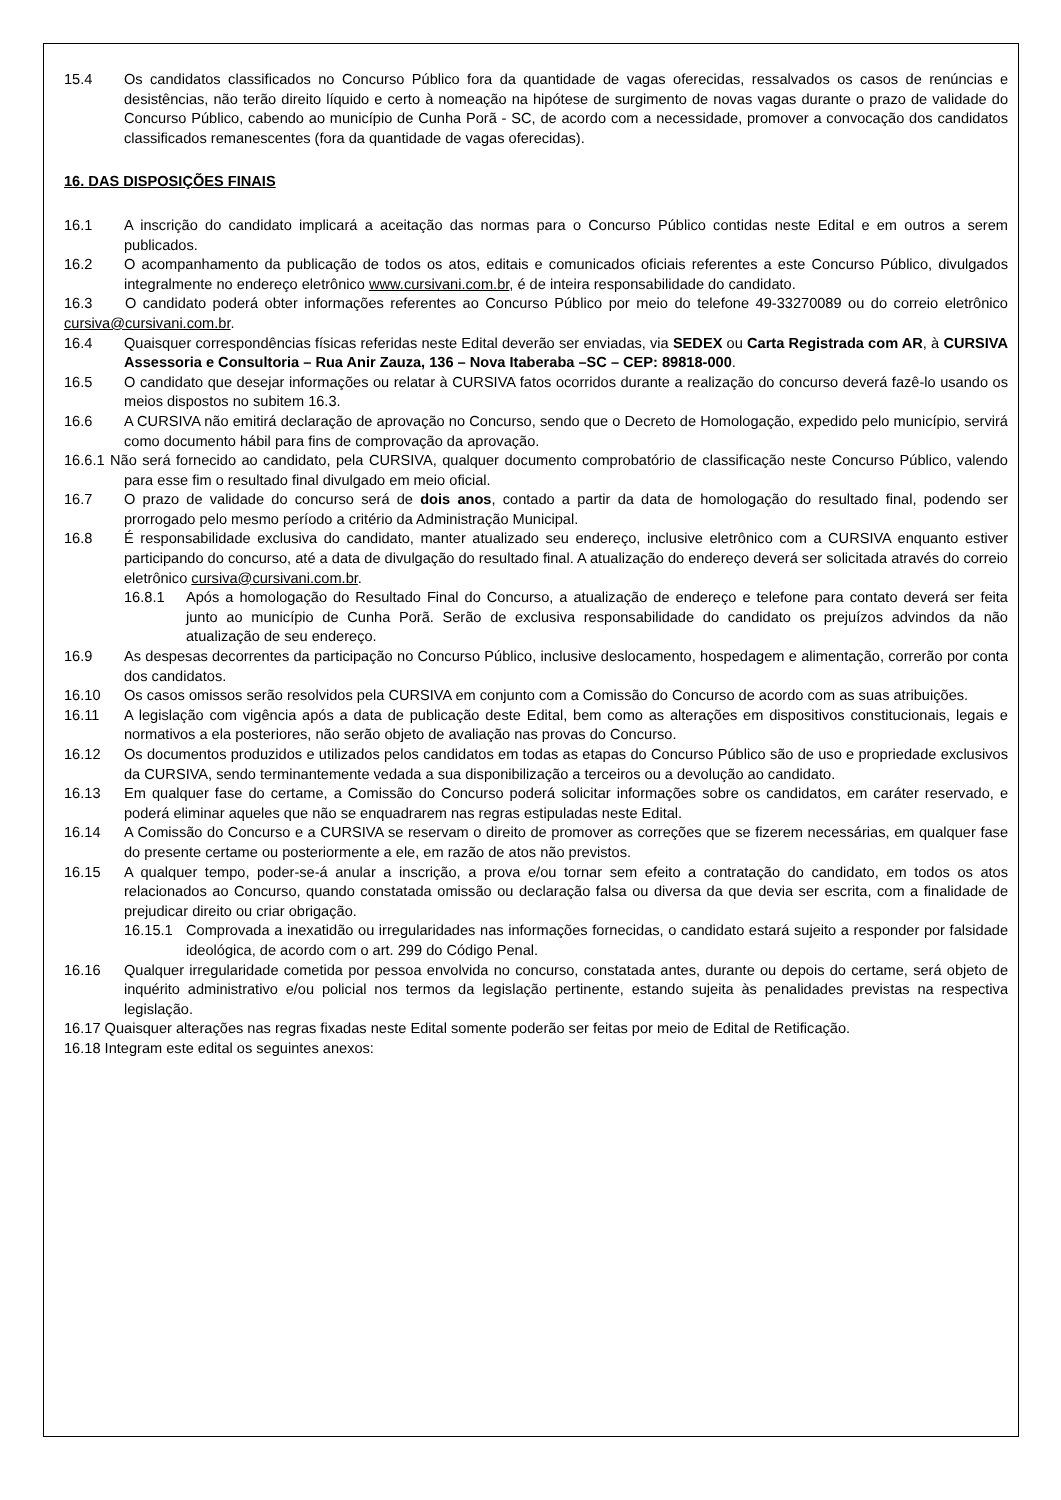15.4 Os candidatos classificados no Concurso Público fora da quantidade de vagas oferecidas, ressalvados os casos de renúncias e desistências, não terão direito líquido e certo à nomeação na hipótese de surgimento de novas vagas durante o prazo de validade do Concurso Público, cabendo ao município de Cunha Porã - SC, de acordo com a necessidade, promover a convocação dos candidatos classificados remanescentes (fora da quantidade de vagas oferecidas).
16. DAS DISPOSIÇÕES FINAIS
16.1 A inscrição do candidato implicará a aceitação das normas para o Concurso Público contidas neste Edital e em outros a serem publicados.
16.2 O acompanhamento da publicação de todos os atos, editais e comunicados oficiais referentes a este Concurso Público, divulgados integralmente no endereço eletrônico www.cursivani.com.br, é de inteira responsabilidade do candidato.
16.3 O candidato poderá obter informações referentes ao Concurso Público por meio do telefone 49-33270089 ou do correio eletrônico cursiva@cursivani.com.br.
16.4 Quaisquer correspondências físicas referidas neste Edital deverão ser enviadas, via SEDEX ou Carta Registrada com AR, à CURSIVA Assessoria e Consultoria – Rua Anir Zauza, 136 – Nova Itaberaba –SC – CEP: 89818-000.
16.5 O candidato que desejar informações ou relatar à CURSIVA fatos ocorridos durante a realização do concurso deverá fazê-lo usando os meios dispostos no subitem 16.3.
16.6 A CURSIVA não emitirá declaração de aprovação no Concurso, sendo que o Decreto de Homologação, expedido pelo município, servirá como documento hábil para fins de comprovação da aprovação.
16.6.1 Não será fornecido ao candidato, pela CURSIVA, qualquer documento comprobatório de classificação neste Concurso Público, valendo para esse fim o resultado final divulgado em meio oficial.
16.7 O prazo de validade do concurso será de dois anos, contado a partir da data de homologação do resultado final, podendo ser prorrogado pelo mesmo período a critério da Administração Municipal.
16.8 É responsabilidade exclusiva do candidato, manter atualizado seu endereço, inclusive eletrônico com a CURSIVA enquanto estiver participando do concurso, até a data de divulgação do resultado final. A atualização do endereço deverá ser solicitada através do correio eletrônico cursiva@cursivani.com.br.
16.8.1 Após a homologação do Resultado Final do Concurso, a atualização de endereço e telefone para contato deverá ser feita junto ao município de Cunha Porã. Serão de exclusiva responsabilidade do candidato os prejuízos advindos da não atualização de seu endereço.
16.9 As despesas decorrentes da participação no Concurso Público, inclusive deslocamento, hospedagem e alimentação, correrão por conta dos candidatos.
16.10 Os casos omissos serão resolvidos pela CURSIVA em conjunto com a Comissão do Concurso de acordo com as suas atribuições.
16.11 A legislação com vigência após a data de publicação deste Edital, bem como as alterações em dispositivos constitucionais, legais e normativos a ela posteriores, não serão objeto de avaliação nas provas do Concurso.
16.12 Os documentos produzidos e utilizados pelos candidatos em todas as etapas do Concurso Público são de uso e propriedade exclusivos da CURSIVA, sendo terminantemente vedada a sua disponibilização a terceiros ou a devolução ao candidato.
16.13 Em qualquer fase do certame, a Comissão do Concurso poderá solicitar informações sobre os candidatos, em caráter reservado, e poderá eliminar aqueles que não se enquadrarem nas regras estipuladas neste Edital.
16.14 A Comissão do Concurso e a CURSIVA se reservam o direito de promover as correções que se fizerem necessárias, em qualquer fase do presente certame ou posteriormente a ele, em razão de atos não previstos.
16.15 A qualquer tempo, poder-se-á anular a inscrição, a prova e/ou tornar sem efeito a contratação do candidato, em todos os atos relacionados ao Concurso, quando constatada omissão ou declaração falsa ou diversa da que devia ser escrita, com a finalidade de prejudicar direito ou criar obrigação.
16.15.1 Comprovada a inexatidão ou irregularidades nas informações fornecidas, o candidato estará sujeito a responder por falsidade ideológica, de acordo com o art. 299 do Código Penal.
16.16 Qualquer irregularidade cometida por pessoa envolvida no concurso, constatada antes, durante ou depois do certame, será objeto de inquérito administrativo e/ou policial nos termos da legislação pertinente, estando sujeita às penalidades previstas na respectiva legislação.
16.17 Quaisquer alterações nas regras fixadas neste Edital somente poderão ser feitas por meio de Edital de Retificação.
16.18 Integram este edital os seguintes anexos: